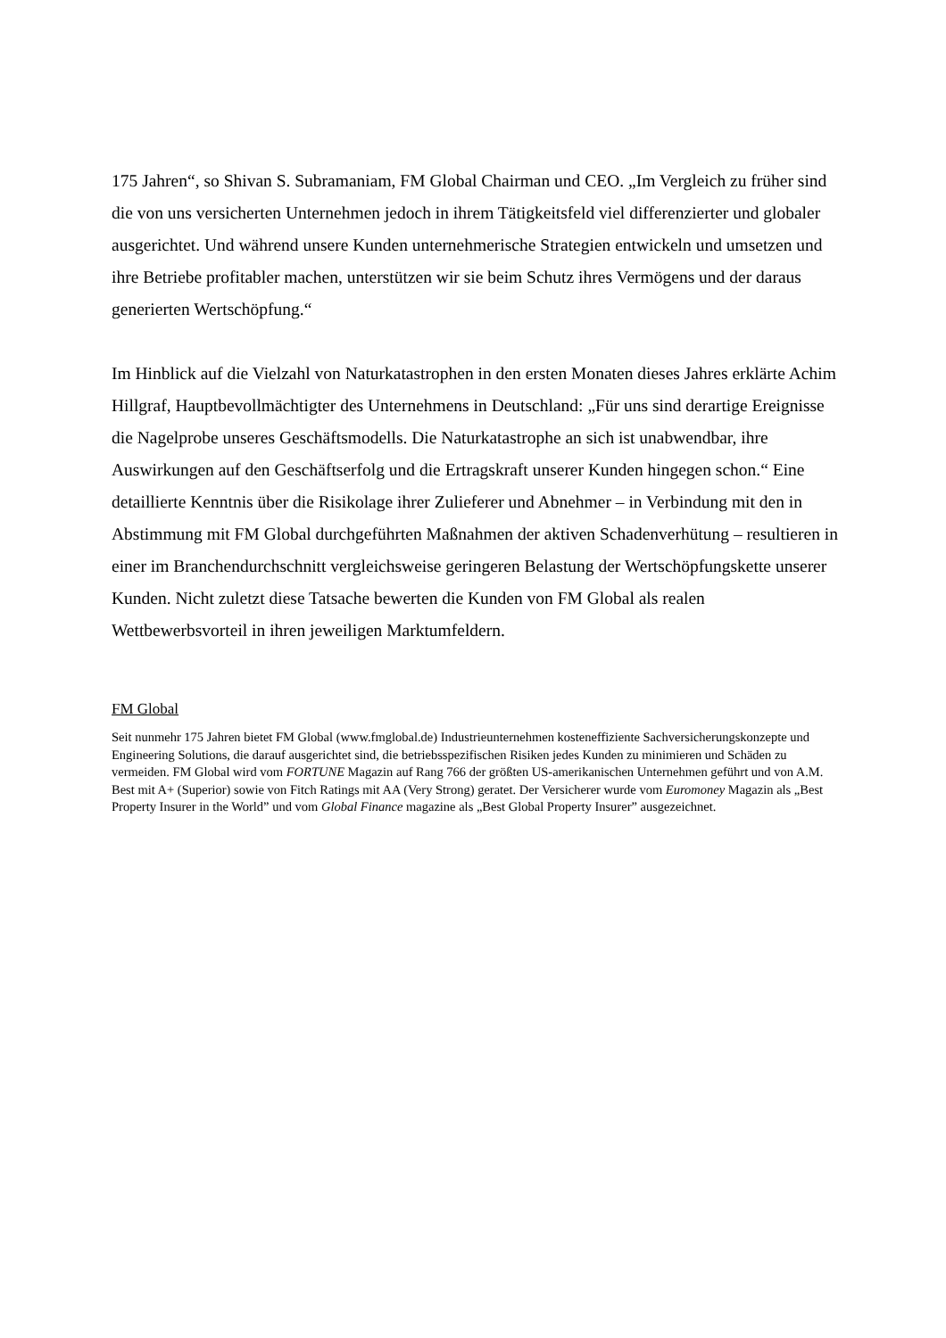175 Jahren“, so Shivan S. Subramaniam, FM Global Chairman und CEO. „Im Vergleich zu früher sind die von uns versicherten Unternehmen jedoch in ihrem Tätigkeitsfeld viel differenzierter und globaler ausgerichtet. Und während unsere Kunden unternehmerische Strategien entwickeln und umsetzen und ihre Betriebe profitabler machen, unterstützen wir sie beim Schutz ihres Vermögens und der daraus generierten Wertschöpfung.“
Im Hinblick auf die Vielzahl von Naturkatastrophen in den ersten Monaten dieses Jahres erklärte Achim Hillgraf, Hauptbevollmächtigter des Unternehmens in Deutschland: „Für uns sind derartige Ereignisse die Nagelprobe unseres Geschäftsmodells. Die Naturkatastrophe an sich ist unabwendbar, ihre Auswirkungen auf den Geschäftserfolg und die Ertragskraft unserer Kunden hingegen schon.“ Eine detaillierte Kenntnis über die Risikolage ihrer Zulieferer und Abnehmer – in Verbindung mit den in Abstimmung mit FM Global durchgeführten Maßnahmen der aktiven Schadenverhütung – resultieren in einer im Branchendurchschnitt vergleichsweise geringeren Belastung der Wertschöpfungskette unserer Kunden. Nicht zuletzt diese Tatsache bewerten die Kunden von FM Global als realen Wettbewerbsvorteil in ihren jeweiligen Marktumfeldern.
FM Global
Seit nunmehr 175 Jahren bietet FM Global (www.fmglobal.de) Industrieunternehmen kosteneffiziente Sachversicherungskonzepte und Engineering Solutions, die darauf ausgerichtet sind, die betriebsspezifischen Risiken jedes Kunden zu minimieren und Schäden zu vermeiden. FM Global wird vom FORTUNE Magazin auf Rang 766 der größten US-amerikanischen Unternehmen geführt und von A.M. Best mit A+ (Superior) sowie von Fitch Ratings mit AA (Very Strong) geratet. Der Versicherer wurde vom Euromoney Magazin als „Best Property Insurer in the World” und vom Global Finance magazine als „Best Global Property Insurer” ausgezeichnet.